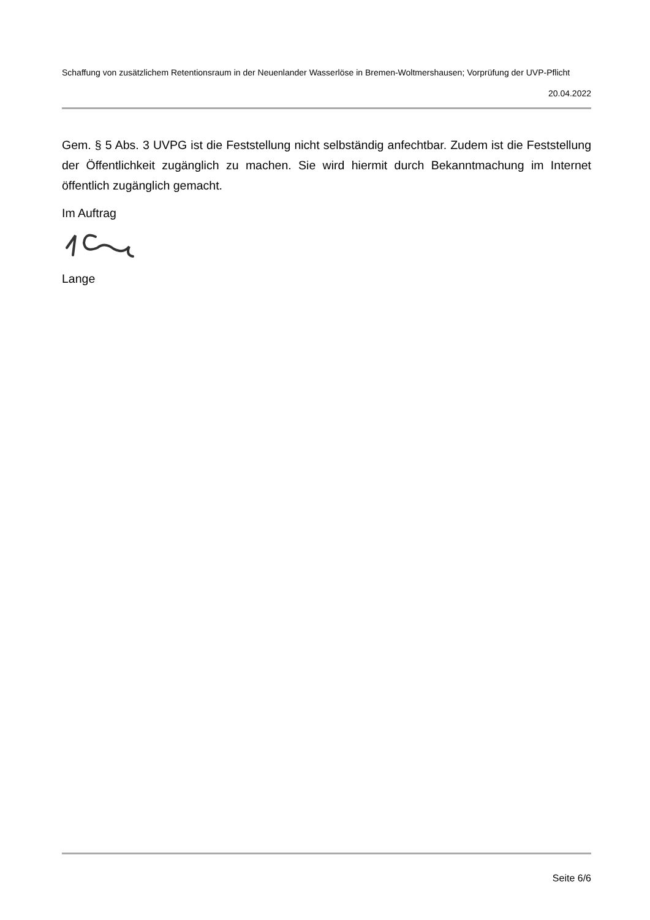Schaffung von zusätzlichem Retentionsraum in der Neuenlander Wasserlöse in Bremen-Woltmershausen; Vorprüfung der UVP-Pflicht
20.04.2022
Gem. § 5 Abs. 3 UVPG ist die Feststellung nicht selbständig anfechtbar. Zudem ist die Feststellung der Öffentlichkeit zugänglich zu machen. Sie wird hiermit durch Bekanntmachung im Internet öffentlich zugänglich gemacht.
Im Auftrag
Lange
Seite 6/6